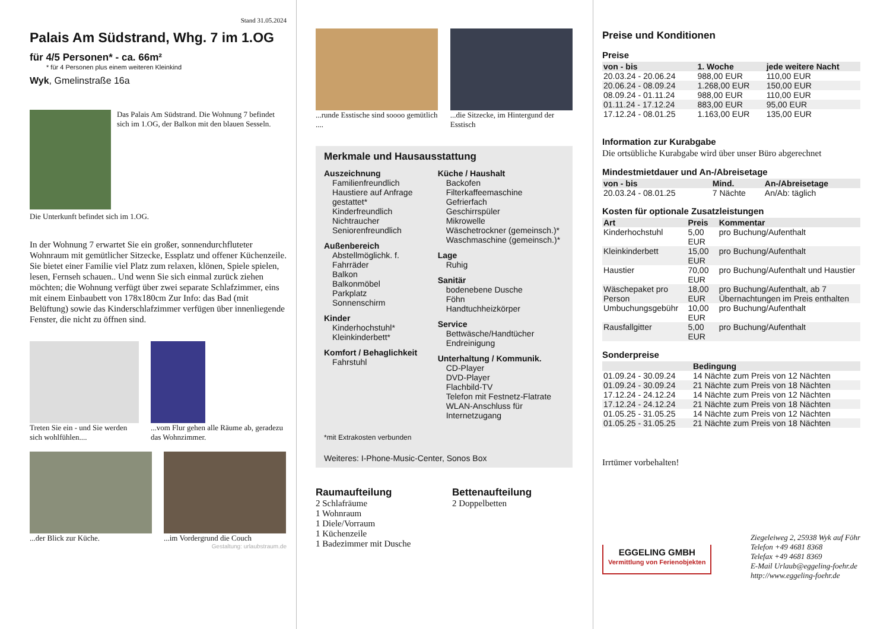Stand 31.05.2024
Palais Am Südstrand, Whg. 7 im 1.OG
für 4/5 Personen* - ca. 66m²
* für 4 Personen plus einem weiteren Kleinkind
Wyk, Gmelinstraße 16a
Das Palais Am Südstrand. Die Wohnung 7 befindet sich im 1.OG, der Balkon mit den blauen Sesseln.
Die Unterkunft befindet sich im 1.OG.
In der Wohnung 7 erwartet Sie ein großer, sonnendurchfluteter Wohnraum mit gemütlicher Sitzecke, Essplatz und offener Küchenzeile. Sie bietet einer Familie viel Platz zum relaxen, klönen, Spiele spielen, lesen, Fernseh schauen.. Und wenn Sie sich einmal zurück ziehen möchten; die Wohnung verfügt über zwei separate Schlafzimmer, eins mit einem Einbaubett von 178x180cm Zur Info: das Bad (mit Belüftung) sowie das Kinderschlafzimmer verfügen über innenliegende Fenster, die nicht zu öffnen sind.
Treten Sie ein - und Sie werden sich wohlfühlen....
...vom Flur gehen alle Räume ab, geradezu das Wohnzimmer.
...der Blick zur Küche. ...im Vordergrund die Couch
Gestaltung: urlaubstraum.de
...runde Esstische sind soooo gemütlich ....
...die Sitzecke, im Hintergund der Esstisch
Merkmale und Hausausstattung
Auszeichnung
Familienfreundlich
Haustiere auf Anfrage gestattet*
Kinderfreundlich
Nichtraucher
Seniorenfreundlich
Außenbereich
Abstellmöglichk. f. Fahrräder
Balkon
Balkonmöbel
Parkplatz
Sonnenschirm
Kinder
Kinderhochstuhl*
Kleinkinderbett*
Komfort / Behaglichkeit
Fahrstuhl
Küche / Haushalt
Backofen
Filterkaffeemaschine
Gefrierfach
Geschirrspüler
Mikrowelle
Wäschetrockner (gemeinsch.)*
Waschmaschine (gemeinsch.)*
Lage
Ruhig
Sanitär
bodenebene Dusche
Föhn
Handtuchheizkörper
Service
Bettwäsche/Handtücher
Endreinigung
Unterhaltung / Kommunik.
CD-Player
DVD-Player
Flachbild-TV
Telefon mit Festnetz-Flatrate
WLAN-Anschluss für Internetzugang
*mit Extrakosten verbunden
Weiteres: I-Phone-Music-Center, Sonos Box
Raumaufteilung
2 Schlafräume
1 Wohnraum
1 Diele/Vorraum
1 Küchenzeile
1 Badezimmer mit Dusche
Bettenaufteilung
2 Doppelbetten
Preise und Konditionen
Preise
| von - bis | 1. Woche | jede weitere Nacht |
| --- | --- | --- |
| 20.03.24 - 20.06.24 | 988,00 EUR | 110,00 EUR |
| 20.06.24 - 08.09.24 | 1.268,00 EUR | 150,00 EUR |
| 08.09.24 - 01.11.24 | 988,00 EUR | 110,00 EUR |
| 01.11.24 - 17.12.24 | 883,00 EUR | 95,00 EUR |
| 17.12.24 - 08.01.25 | 1.163,00 EUR | 135,00 EUR |
Information zur Kurabgabe
Die ortsübliche Kurabgabe wird über unser Büro abgerechnet
Mindestmietdauer und An-/Abreisetage
| von - bis | Mind. | An-/Abreisetage |
| --- | --- | --- |
| 20.03.24 - 08.01.25 | 7 Nächte | An/Ab: täglich |
Kosten für optionale Zusatzleistungen
| Art | Preis | Kommentar |
| --- | --- | --- |
| Kinderhochstuhl | 5,00 EUR | pro Buchung/Aufenthalt |
| Kleinkinderbett | 15,00 EUR | pro Buchung/Aufenthalt |
| Haustier | 70,00 EUR | pro Buchung/Aufenthalt und Haustier |
| Wäschepaket pro Person | 18,00 EUR | pro Buchung/Aufenthalt, ab 7 Übernachtungen im Preis enthalten |
| Umbuchungsgebühr | 10,00 EUR | pro Buchung/Aufenthalt |
| Rausfallgitter | 5,00 EUR | pro Buchung/Aufenthalt |
Sonderpreise
| | Bedingung |
| --- | --- |
| 01.09.24 - 30.09.24 | 14 Nächte zum Preis von 12 Nächten |
| 01.09.24 - 30.09.24 | 21 Nächte zum Preis von 18 Nächten |
| 17.12.24 - 24.12.24 | 14 Nächte zum Preis von 12 Nächten |
| 17.12.24 - 24.12.24 | 21 Nächte zum Preis von 18 Nächten |
| 01.05.25 - 31.05.25 | 14 Nächte zum Preis von 12 Nächten |
| 01.05.25 - 31.05.25 | 21 Nächte zum Preis von 18 Nächten |
Irrtümer vorbehalten!
EGGELING GMBH
Vermittlung von Ferienobjekten
Ziegeleiweg 2, 25938 Wyk auf Föhr
Telefon +49 4681 8368
Telefax +49 4681 8369
E-Mail Urlaub@eggeling-foehr.de
http://www.eggeling-foehr.de